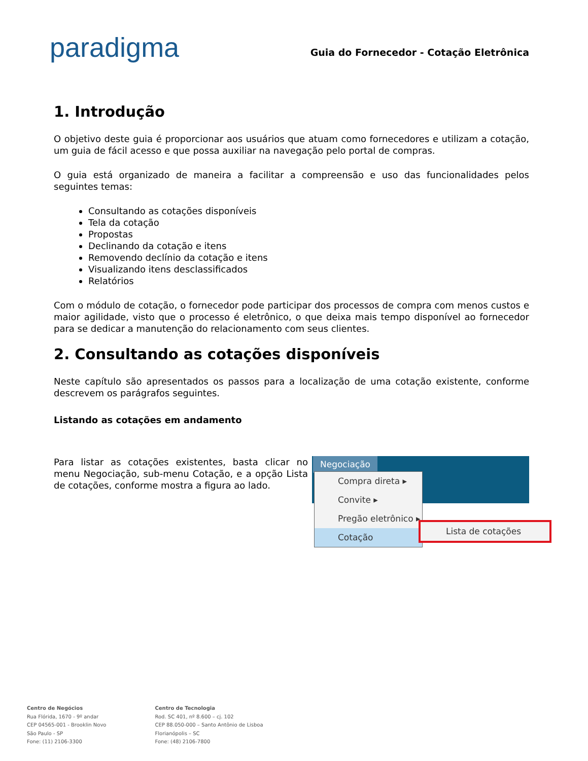paradigma
Guia do Fornecedor - Cotação Eletrônica
1. Introdução
O objetivo deste guia é proporcionar aos usuários que atuam como fornecedores e utilizam a cotação, um guia de fácil acesso e que possa auxiliar na navegação pelo portal de compras.
O guia está organizado de maneira a facilitar a compreensão e uso das funcionalidades pelos seguintes temas:
Consultando as cotações disponíveis
Tela da cotação
Propostas
Declinando da cotação e itens
Removendo declínio da cotação e itens
Visualizando itens desclassificados
Relatórios
Com o módulo de cotação, o fornecedor pode participar dos processos de compra com menos custos e maior agilidade, visto que o processo é eletrônico, o que deixa mais tempo disponível ao fornecedor para se dedicar a manutenção do relacionamento com seus clientes.
2. Consultando as cotações disponíveis
Neste capítulo são apresentados os passos para a localização de uma cotação existente, conforme descrevem os parágrafos seguintes.
Listando as cotações em andamento
Para listar as cotações existentes, basta clicar no menu Negociação, sub-menu Cotação, e a opção Lista de cotações, conforme mostra a figura ao lado.
Negociação
Compra direta ▸
Convite ▸
Pregão eletrônico ▸
Cotação
Lista de cotações
Centro de Negócios
Rua Flórida, 1670 - 9º andar
CEP 04565-001 - Brooklin Novo
São Paulo - SP
Fone: (11) 2106-3300
Centro de Tecnologia
Rod. SC 401, nº 8.600 – cj. 102
CEP 88.050-000 – Santo Antônio de Lisboa
Florianópolis – SC
Fone: (48) 2106-7800